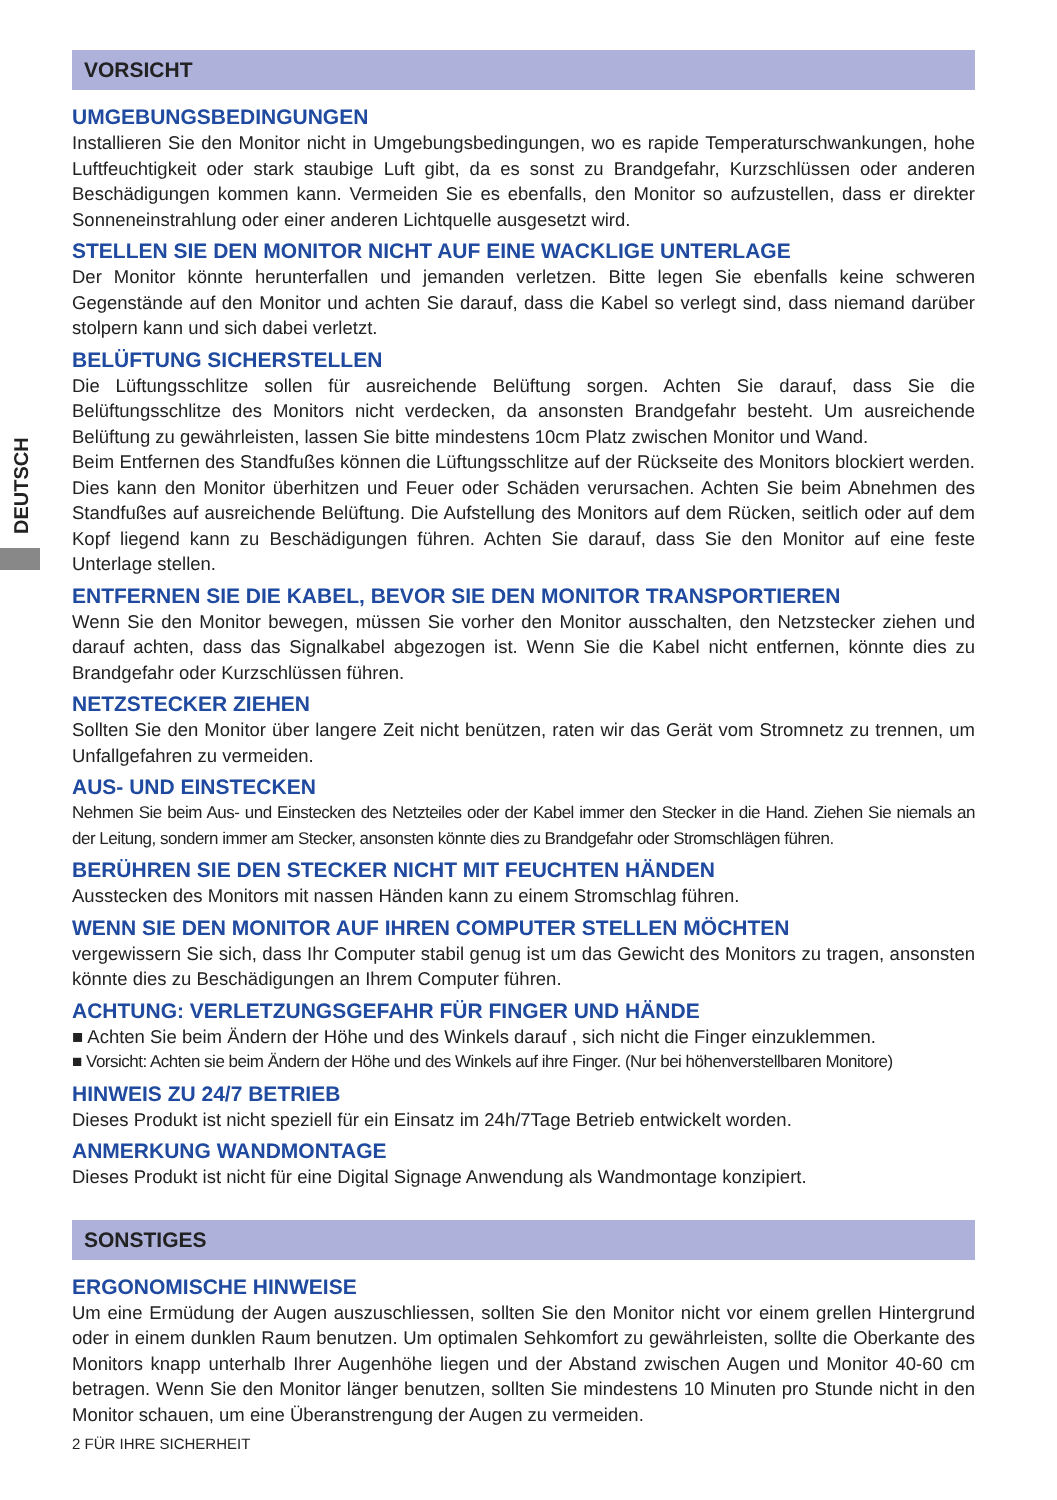DEUTSCH
VORSICHT
UMGEBUNGSBEDINGUNGEN
Installieren Sie den Monitor nicht in Umgebungsbedingungen, wo es rapide Temperaturschwankungen, hohe Luftfeuchtigkeit oder stark staubige Luft gibt, da es sonst zu Brandgefahr, Kurzschlüssen oder anderen Beschädigungen kommen kann. Vermeiden Sie es ebenfalls, den Monitor so aufzustellen, dass er direkter Sonneneinstrahlung oder einer anderen Lichtquelle ausgesetzt wird.
STELLEN SIE DEN MONITOR NICHT AUF EINE WACKLIGE UNTERLAGE
Der Monitor könnte herunterfallen und jemanden verletzen. Bitte legen Sie ebenfalls keine schweren Gegenstände auf den Monitor und achten Sie darauf, dass die Kabel so verlegt sind, dass niemand darüber stolpern kann und sich dabei verletzt.
BELÜFTUNG SICHERSTELLEN
Die Lüftungsschlitze sollen für ausreichende Belüftung sorgen. Achten Sie darauf, dass Sie die Belüftungsschlitze des Monitors nicht verdecken, da ansonsten Brandgefahr besteht. Um ausreichende Belüftung zu gewährleisten, lassen Sie bitte mindestens 10cm Platz zwischen Monitor und Wand.
Beim Entfernen des Standfußes können die Lüftungsschlitze auf der Rückseite des Monitors blockiert werden. Dies kann den Monitor überhitzen und Feuer oder Schäden verursachen. Achten Sie beim Abnehmen des Standfußes auf ausreichende Belüftung. Die Aufstellung des Monitors auf dem Rücken, seitlich oder auf dem Kopf liegend kann zu Beschädigungen führen. Achten Sie darauf, dass Sie den Monitor auf eine feste Unterlage stellen.
ENTFERNEN SIE DIE KABEL, BEVOR SIE DEN MONITOR TRANSPORTIEREN
Wenn Sie den Monitor bewegen, müssen Sie vorher den Monitor ausschalten, den Netzstecker ziehen und darauf achten, dass das Signalkabel abgezogen ist. Wenn Sie die Kabel nicht entfernen, könnte dies zu Brandgefahr oder Kurzschlüssen führen.
NETZSTECKER ZIEHEN
Sollten Sie den Monitor über langere Zeit nicht benützen, raten wir das Gerät vom Stromnetz zu trennen, um Unfallgefahren zu vermeiden.
AUS- UND EINSTECKEN
Nehmen Sie beim Aus- und Einstecken des Netzteiles oder der Kabel immer den Stecker in die Hand. Ziehen Sie niemals an der Leitung, sondern immer am Stecker, ansonsten könnte dies zu Brandgefahr oder Stromschlägen führen.
BERÜHREN SIE DEN STECKER NICHT MIT FEUCHTEN HÄNDEN
Ausstecken des Monitors mit nassen Händen kann zu einem Stromschlag führen.
WENN SIE DEN MONITOR AUF IHREN COMPUTER STELLEN MÖCHTEN
vergewissern Sie sich, dass Ihr Computer stabil genug ist um das Gewicht des Monitors zu tragen, ansonsten könnte dies zu Beschädigungen an Ihrem Computer führen.
ACHTUNG: VERLETZUNGSGEFAHR FÜR FINGER UND HÄNDE
■ Achten Sie beim Ändern der Höhe und des Winkels darauf , sich nicht die Finger einzuklemmen.
■ Vorsicht: Achten sie beim Ändern der Höhe und des Winkels auf ihre Finger. (Nur bei höhenverstellbaren Monitore)
HINWEIS ZU 24/7 BETRIEB
Dieses Produkt ist nicht speziell für ein Einsatz im 24h/7Tage Betrieb entwickelt worden.
ANMERKUNG WANDMONTAGE
Dieses Produkt ist nicht für eine Digital Signage Anwendung als Wandmontage konzipiert.
SONSTIGES
ERGONOMISCHE HINWEISE
Um eine Ermüdung der Augen auszuschliessen, sollten Sie den Monitor nicht vor einem grellen Hintergrund oder in einem dunklen Raum benutzen. Um optimalen Sehkomfort zu gewährleisten, sollte die Oberkante des Monitors knapp unterhalb Ihrer Augenhöhe liegen und der Abstand zwischen Augen und Monitor 40-60 cm betragen. Wenn Sie den Monitor länger benutzen, sollten Sie mindestens 10 Minuten pro Stunde nicht in den Monitor schauen, um eine Überanstrengung der Augen zu vermeiden.
2 FÜR IHRE SICHERHEIT